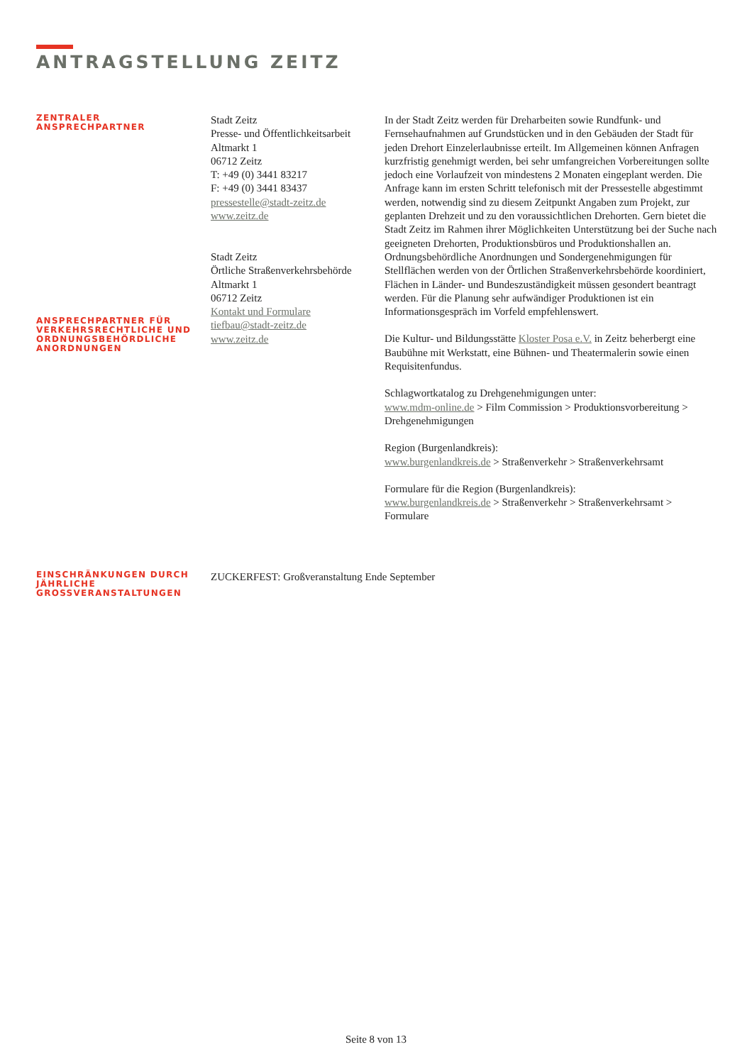ANTRAGSTELLUNG ZEITZ
ZENTRALER
ANSPRECHPARTNER
ANSPRECHPARTNER FÜR VERKEHRSRECHTLICHE UND ORDNUNGSBEHÖRDLICHE ANORDNUNGEN
Stadt Zeitz
Presse- und Öffentlichkeitsarbeit
Altmarkt 1
06712 Zeitz
T: +49 (0) 3441 83217
F: +49 (0) 3441 83437
pressestelle@stadt-zeitz.de
www.zeitz.de
Stadt Zeitz
Örtliche Straßenverkehrsbehörde
Altmarkt 1
06712 Zeitz
Kontakt und Formulare
tiefbau@stadt-zeitz.de
www.zeitz.de
In der Stadt Zeitz werden für Dreharbeiten sowie Rundfunk- und Fernsehaufnahmen auf Grundstücken und in den Gebäuden der Stadt für jeden Drehort Einzelerlaubnisse erteilt. Im Allgemeinen können Anfragen kurzfristig genehmigt werden, bei sehr umfangreichen Vorbereitungen sollte jedoch eine Vorlaufzeit von mindestens 2 Monaten eingeplant werden. Die Anfrage kann im ersten Schritt telefonisch mit der Pressestelle abgestimmt werden, notwendig sind zu diesem Zeitpunkt Angaben zum Projekt, zur geplanten Drehzeit und zu den voraussichtlichen Drehorten. Gern bietet die Stadt Zeitz im Rahmen ihrer Möglichkeiten Unterstützung bei der Suche nach geeigneten Drehorten, Produktionsbüros und Produktionshallen an. Ordnungsbehördliche Anordnungen und Sondergenehmigungen für Stellflächen werden von der Örtlichen Straßenverkehrsbehörde koordiniert, Flächen in Länder- und Bundeszuständigkeit müssen gesondert beantragt werden. Für die Planung sehr aufwändiger Produktionen ist ein Informationsgespräch im Vorfeld empfehlenswert.
Die Kultur- und Bildungsstätte Kloster Posa e.V. in Zeitz beherbergt eine Baubühne mit Werkstatt, eine Bühnen- und Theatermalerin sowie einen Requisitenfundus.
Schlagwortkatalog zu Drehgenehmigungen unter:
www.mdm-online.de > Film Commission > Produktionsvorbereitung > Drehgenehmigungen
Region (Burgenlandkreis):
www.burgenlandkreis.de > Straßenverkehr > Straßenverkehrsamt
Formulare für die Region (Burgenlandkreis):
www.burgenlandkreis.de > Straßenverkehr > Straßenverkehrsamt > Formulare
EINSCHRÄNKUNGEN DURCH JÄHRLICHE GROSSVERANSTALTUNGEN
ZUCKERFEST: Großveranstaltung Ende September
Seite 8 von 13